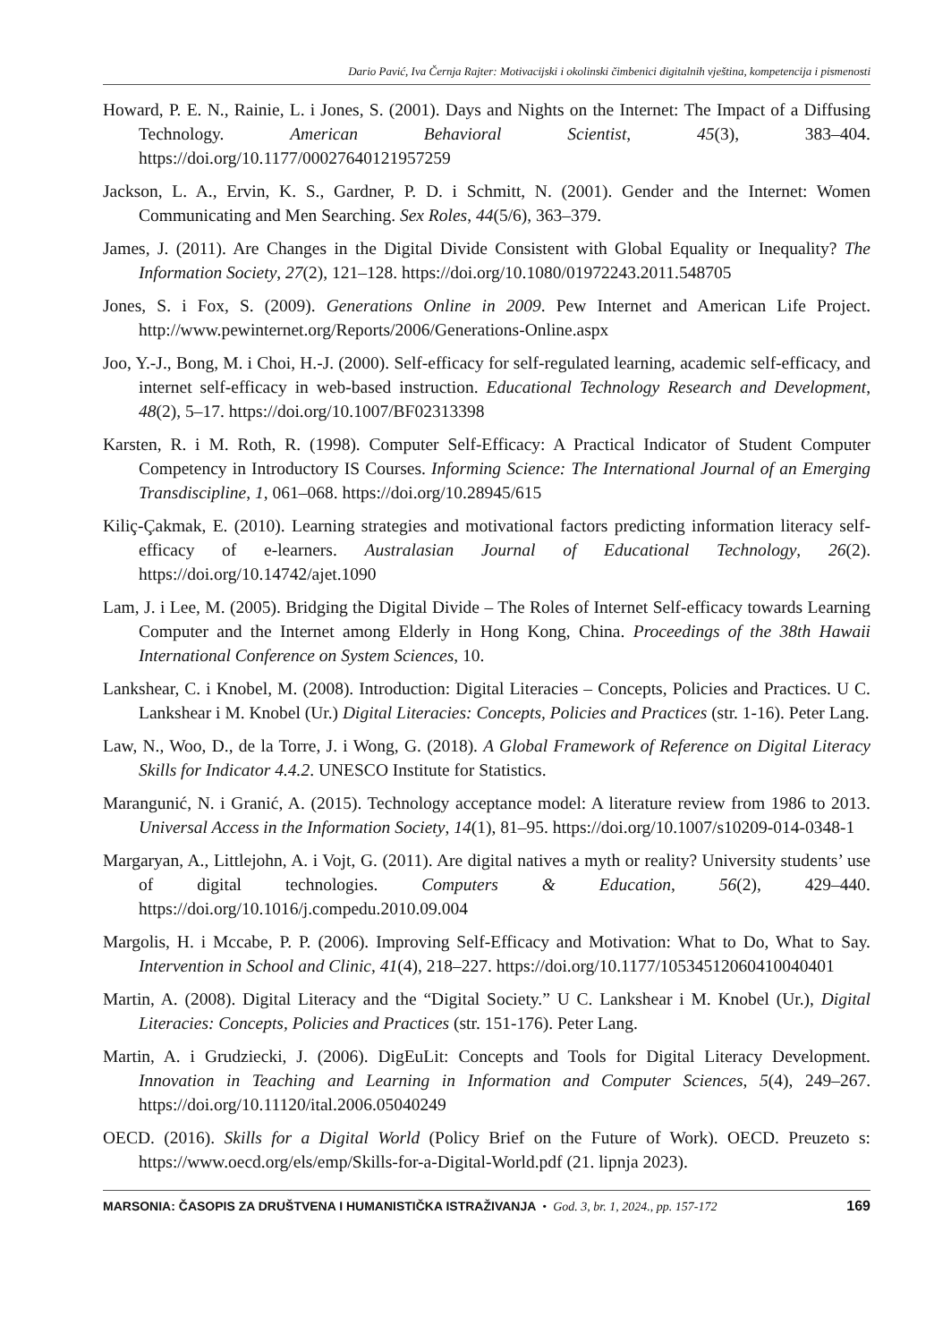Dario Pavić, Iva Černja Rajter: Motivacijski i okolinski čimbenici digitalnih vještina, kompetencija i pismenosti
Howard, P. E. N., Rainie, L. i Jones, S. (2001). Days and Nights on the Internet: The Impact of a Diffusing Technology. American Behavioral Scientist, 45(3), 383–404. https://doi.org/10.1177/00027640121957259
Jackson, L. A., Ervin, K. S., Gardner, P. D. i Schmitt, N. (2001). Gender and the Internet: Women Communicating and Men Searching. Sex Roles, 44(5/6), 363–379.
James, J. (2011). Are Changes in the Digital Divide Consistent with Global Equality or Inequality? The Information Society, 27(2), 121–128. https://doi.org/10.1080/01972243.2011.548705
Jones, S. i Fox, S. (2009). Generations Online in 2009. Pew Internet and American Life Project. http://www.pewinternet.org/Reports/2006/Generations-Online.aspx
Joo, Y.-J., Bong, M. i Choi, H.-J. (2000). Self-efficacy for self-regulated learning, academic self-efficacy, and internet self-efficacy in web-based instruction. Educational Technology Research and Development, 48(2), 5–17. https://doi.org/10.1007/BF02313398
Karsten, R. i M. Roth, R. (1998). Computer Self-Efficacy: A Practical Indicator of Student Computer Competency in Introductory IS Courses. Informing Science: The International Journal of an Emerging Transdiscipline, 1, 061–068. https://doi.org/10.28945/615
Kiliç-Çakmak, E. (2010). Learning strategies and motivational factors predicting information literacy self-efficacy of e-learners. Australasian Journal of Educational Technology, 26(2). https://doi.org/10.14742/ajet.1090
Lam, J. i Lee, M. (2005). Bridging the Digital Divide – The Roles of Internet Self-efficacy towards Learning Computer and the Internet among Elderly in Hong Kong, China. Proceedings of the 38th Hawaii International Conference on System Sciences, 10.
Lankshear, C. i Knobel, M. (2008). Introduction: Digital Literacies – Concepts, Policies and Practices. U C. Lankshear i M. Knobel (Ur.) Digital Literacies: Concepts, Policies and Practices (str. 1-16). Peter Lang.
Law, N., Woo, D., de la Torre, J. i Wong, G. (2018). A Global Framework of Reference on Digital Literacy Skills for Indicator 4.4.2. UNESCO Institute for Statistics.
Marangunić, N. i Granić, A. (2015). Technology acceptance model: A literature review from 1986 to 2013. Universal Access in the Information Society, 14(1), 81–95. https://doi.org/10.1007/s10209-014-0348-1
Margaryan, A., Littlejohn, A. i Vojt, G. (2011). Are digital natives a myth or reality? University students’ use of digital technologies. Computers & Education, 56(2), 429–440. https://doi.org/10.1016/j.compedu.2010.09.004
Margolis, H. i Mccabe, P. P. (2006). Improving Self-Efficacy and Motivation: What to Do, What to Say. Intervention in School and Clinic, 41(4), 218–227. https://doi.org/10.1177/10534512060410040401
Martin, A. (2008). Digital Literacy and the “Digital Society.” U C. Lankshear i M. Knobel (Ur.), Digital Literacies: Concepts, Policies and Practices (str. 151-176). Peter Lang.
Martin, A. i Grudziecki, J. (2006). DigEuLit: Concepts and Tools for Digital Literacy Development. Innovation in Teaching and Learning in Information and Computer Sciences, 5(4), 249–267. https://doi.org/10.11120/ital.2006.05040249
OECD. (2016). Skills for a Digital World (Policy Brief on the Future of Work). OECD. Preuzeto s: https://www.oecd.org/els/emp/Skills-for-a-Digital-World.pdf (21. lipnja 2023).
MARSONIA: ČASOPIS ZA DRUŠTVENA I HUMANISTIČKA ISTRAŽIVANJA • God. 3, br. 1, 2024., pp. 157-172 169